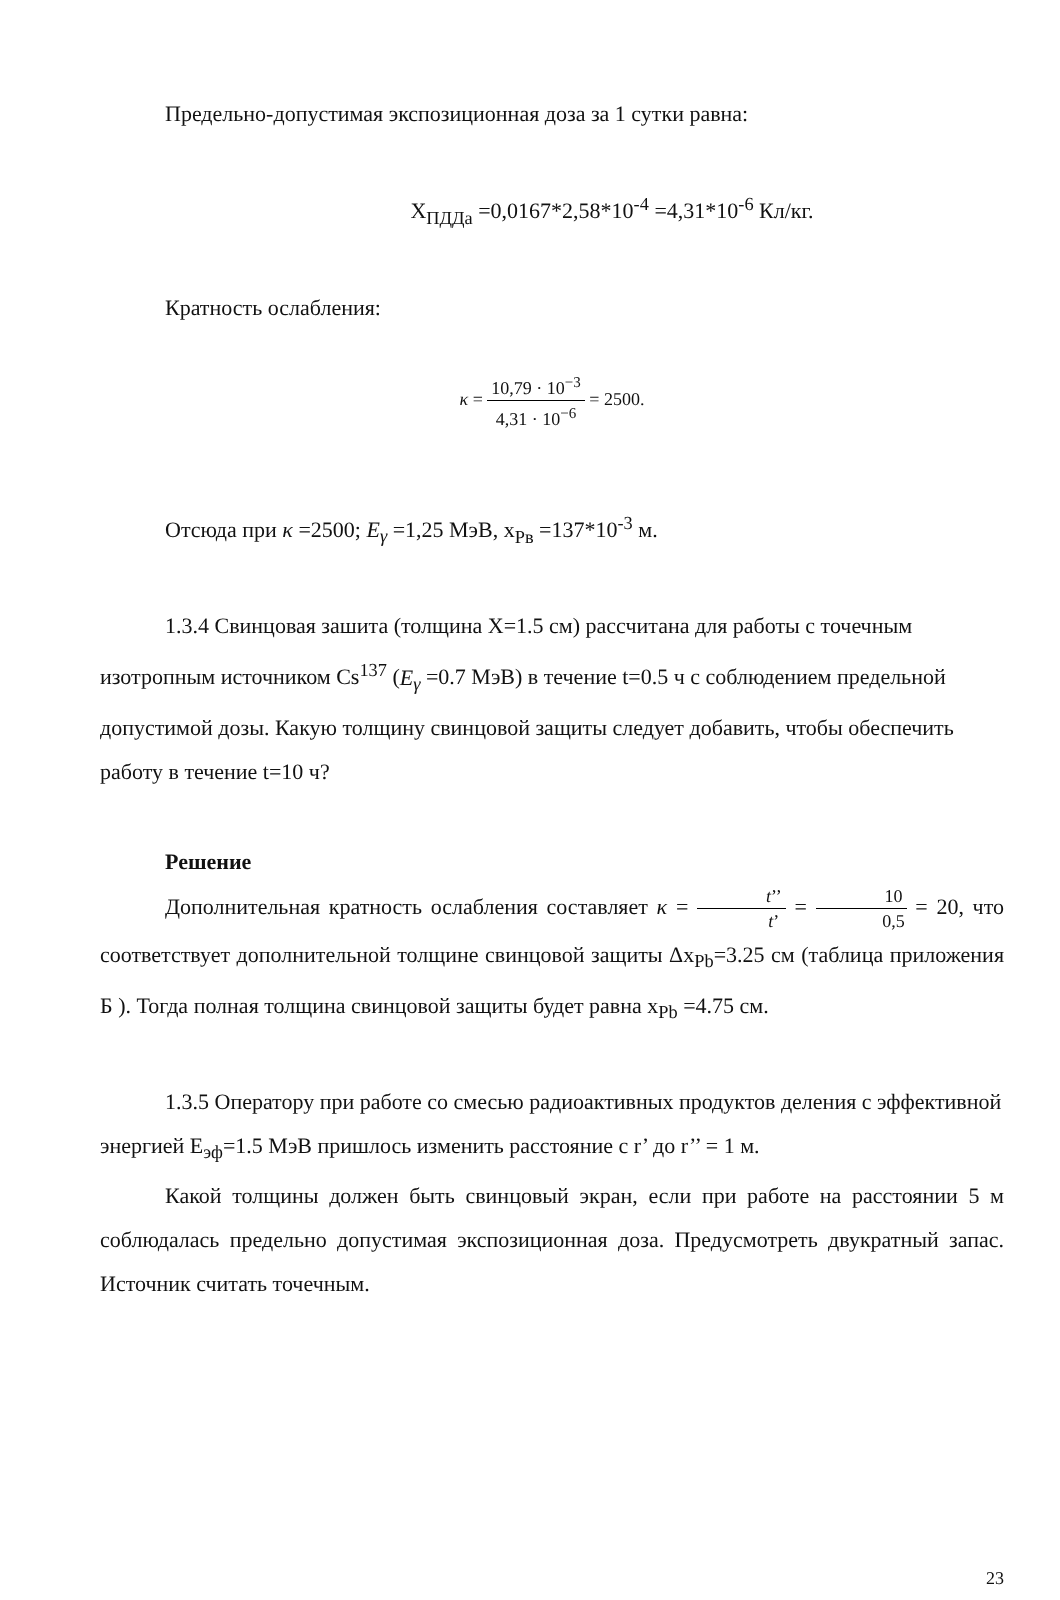Предельно-допустимая экспозиционная доза за 1 сутки равна:
X<sub>ПДДа</sub> =0,0167*2,58*10<sup>-4</sup> =4,31*10<sup>-6</sup> Кл/кг.
Кратность ослабления:
κ = 10,79 · 10<sup>−3</sup> 4,31 · 10<sup>−6</sup> = 2500.
Отсюда при κ =2500; E<sub>γ</sub> =1,25 МэВ, x<sub>Рв</sub> =137*10<sup>-3</sup> м.
1.3.4 Свинцовая зашита (толщина X=1.5 см) рассчитана для работы с точечным изотропным источником Cs<sup>137</sup> (E<sub>γ</sub> =0.7 МэВ) в течение t=0.5 ч с соблюдением предельной допустимой дозы. Какую толщину свинцовой защиты следует добавить, чтобы обеспечить работу в течение t=10 ч?
Решение
Дополнительная кратность ослабления составляет κ = t’’ t’ = 10 0,5 = 20, что соответствует дополнительной толщине свинцовой защиты Δx<sub>Pb</sub>=3.25 см (таблица приложения Б ). Тогда полная толщина свинцовой защиты будет равна x<sub>Pb</sub> =4.75 см.
1.3.5 Оператору при работе со смесью радиоактивных продуктов деления с эффективной энергией E<sub>эф</sub>=1.5 МэВ пришлось изменить расстояние с r’ до r’’ = 1 м.
Какой толщины должен быть свинцовый экран, если при работе на расстоянии 5 м соблюдалась предельно допустимая экспозиционная доза. Предусмотреть двукратный запас. Источник считать точечным.
23